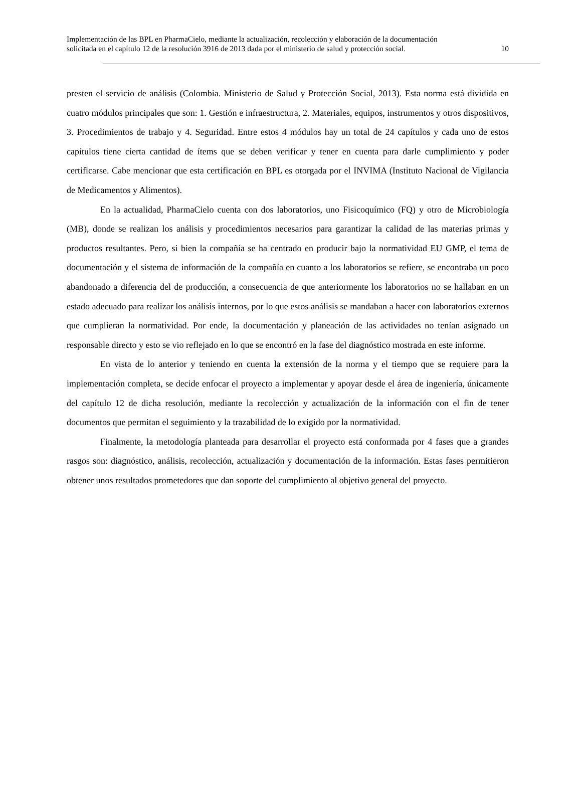Implementación de las BPL en PharmaCielo, mediante la actualización, recolección y elaboración de la documentación
solicitada en el capítulo 12 de la resolución 3916 de 2013 dada por el ministerio de salud y protección social.
10
presten el servicio de análisis (Colombia. Ministerio de Salud y Protección Social, 2013). Esta norma está dividida en cuatro módulos principales que son: 1. Gestión e infraestructura, 2. Materiales, equipos, instrumentos y otros dispositivos, 3. Procedimientos de trabajo y 4. Seguridad. Entre estos 4 módulos hay un total de 24 capítulos y cada uno de estos capítulos tiene cierta cantidad de ítems que se deben verificar y tener en cuenta para darle cumplimiento y poder certificarse. Cabe mencionar que esta certificación en BPL es otorgada por el INVIMA (Instituto Nacional de Vigilancia de Medicamentos y Alimentos).
En la actualidad, PharmaCielo cuenta con dos laboratorios, uno Fisicoquímico (FQ) y otro de Microbiología (MB), donde se realizan los análisis y procedimientos necesarios para garantizar la calidad de las materias primas y productos resultantes. Pero, si bien la compañía se ha centrado en producir bajo la normatividad EU GMP, el tema de documentación y el sistema de información de la compañía en cuanto a los laboratorios se refiere, se encontraba un poco abandonado a diferencia del de producción, a consecuencia de que anteriormente los laboratorios no se hallaban en un estado adecuado para realizar los análisis internos, por lo que estos análisis se mandaban a hacer con laboratorios externos que cumplieran la normatividad. Por ende, la documentación y planeación de las actividades no tenían asignado un responsable directo y esto se vio reflejado en lo que se encontró en la fase del diagnóstico mostrada en este informe.
En vista de lo anterior y teniendo en cuenta la extensión de la norma y el tiempo que se requiere para la implementación completa, se decide enfocar el proyecto a implementar y apoyar desde el área de ingeniería, únicamente del capítulo 12 de dicha resolución, mediante la recolección y actualización de la información con el fin de tener documentos que permitan el seguimiento y la trazabilidad de lo exigido por la normatividad.
Finalmente, la metodología planteada para desarrollar el proyecto está conformada por 4 fases que a grandes rasgos son: diagnóstico, análisis, recolección, actualización y documentación de la información. Estas fases permitieron obtener unos resultados prometedores que dan soporte del cumplimiento al objetivo general del proyecto.